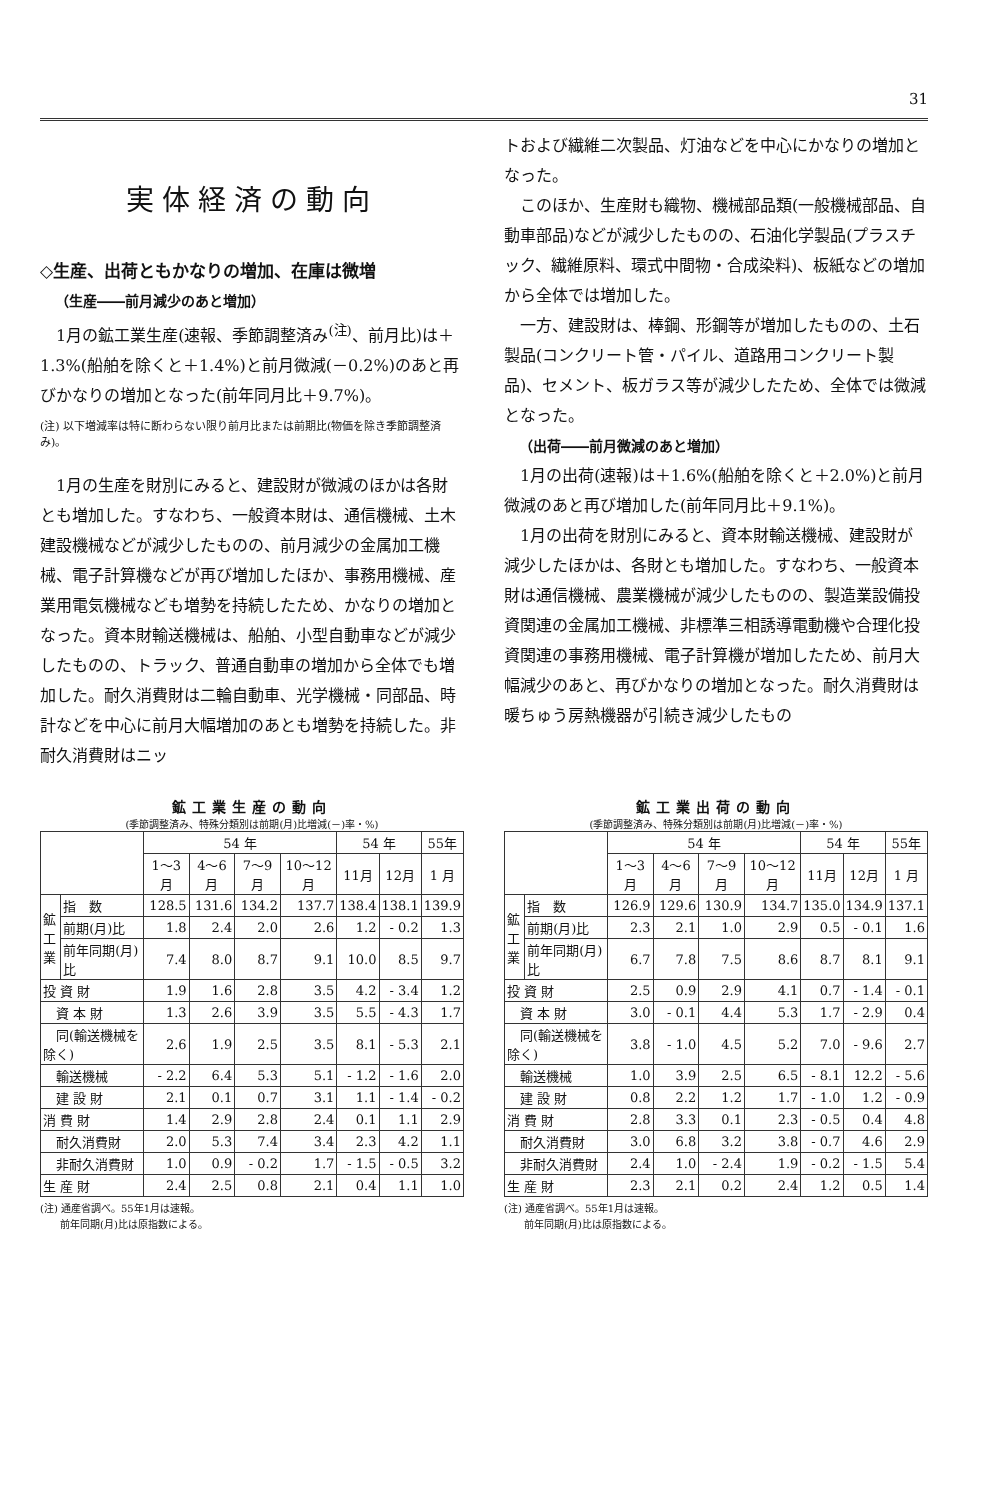31
実体経済の動向
◇生産、出荷ともかなりの増加、在庫は微増
（生産――前月減少のあと増加）
1月の鉱工業生産(速報、季節調整済み<sup>(注)</sup>、前月比)は＋1.3%(船舶を除くと＋1.4%)と前月微減(－0.2%)のあと再びかなりの増加となった(前年同月比＋9.7%)。
(注) 以下増減率は特に断わらない限り前月比または前期比(物価を除き季節調整済み)。
1月の生産を財別にみると、建設財が微減のほかは各財とも増加した。すなわち、一般資本財は、通信機械、土木建設機械などが減少したものの、前月減少の金属加工機械、電子計算機などが再び増加したほか、事務用機械、産業用電気機械なども増勢を持続したため、かなりの増加となった。資本財輸送機械は、船舶、小型自動車などが減少したものの、トラック、普通自動車の増加から全体でも増加した。耐久消費財は二輪自動車、光学機械・同部品、時計などを中心に前月大幅増加のあとも増勢を持続した。非耐久消費財はニッ
トおよび繊維二次製品、灯油などを中心にかなりの増加となった。
このほか、生産財も織物、機械部品類(一般機械部品、自動車部品)などが減少したものの、石油化学製品(プラスチック、繊維原料、環式中間物・合成染料)、板紙などの増加から全体では増加した。
一方、建設財は、棒鋼、形鋼等が増加したものの、土石製品(コンクリート管・パイル、道路用コンクリート製品)、セメント、板ガラス等が減少したため、全体では微減となった。
（出荷――前月微減のあと増加）
1月の出荷(速報)は＋1.6%(船舶を除くと＋2.0%)と前月微減のあと再び増加した(前年同月比＋9.1%)。
1月の出荷を財別にみると、資本財輸送機械、建設財が減少したほかは、各財とも増加した。すなわち、一般資本財は通信機械、農業機械が減少したものの、製造業設備投資関連の金属加工機械、非標準三相誘導電動機や合理化投資関連の事務用機械、電子計算機が増加したため、前月大幅減少のあと、再びかなりの増加となった。耐久消費財は暖ちゅう房熱機器が引続き減少したもの
鉱工業生産の動向
(季節調整済み、特殊分類別は前期(月)比増減(－)率・%)
| | | 54 年 | | | | 54 年 | | 55年 |
| --- | --- | --- | --- | --- | --- | --- | --- | --- |
| | | 1～3月 | 4～6月 | 7～9月 | 10～12月 | 11月 | 12月 | 1 月 |
| 鉱 工 業 | 指 数 | 128.5 | 131.6 | 134.2 | 137.7 | 138.4 | 138.1 | 139.9 |
| | 前期(月)比 | 1.8 | 2.4 | 2.0 | 2.6 | 1.2 | - 0.2 | 1.3 |
| | 前年同期(月)比 | 7.4 | 8.0 | 8.7 | 9.1 | 10.0 | 8.5 | 9.7 |
| 投 資 財 | | 1.9 | 1.6 | 2.8 | 3.5 | 4.2 | - 3.4 | 1.2 |
| 資 本 財 | | 1.3 | 2.6 | 3.9 | 3.5 | 5.5 | - 4.3 | 1.7 |
| 同(輸送機械を除く) | | 2.6 | 1.9 | 2.5 | 3.5 | 8.1 | - 5.3 | 2.1 |
| 輸送機械 | | - 2.2 | 6.4 | 5.3 | 5.1 | - 1.2 | - 1.6 | 2.0 |
| 建 設 財 | | 2.1 | 0.1 | 0.7 | 3.1 | 1.1 | - 1.4 | - 0.2 |
| 消 費 財 | | 1.4 | 2.9 | 2.8 | 2.4 | 0.1 | 1.1 | 2.9 |
| 耐久消費財 | | 2.0 | 5.3 | 7.4 | 3.4 | 2.3 | 4.2 | 1.1 |
| 非耐久消費財 | | 1.0 | 0.9 | - 0.2 | 1.7 | - 1.5 | - 0.5 | 3.2 |
| 生 産 財 | | 2.4 | 2.5 | 0.8 | 2.1 | 0.4 | 1.1 | 1.0 |
(注) 通産省調べ。55年1月は速報。
　　前年同期(月)比は原指数による。
鉱工業出荷の動向
(季節調整済み、特殊分類別は前期(月)比増減(－)率・%)
| | | 54 年 | | | | 54 年 | | 55年 |
| --- | --- | --- | --- | --- | --- | --- | --- | --- |
| | | 1～3月 | 4～6月 | 7～9月 | 10～12月 | 11月 | 12月 | 1 月 |
| 鉱 工 業 | 指 数 | 126.9 | 129.6 | 130.9 | 134.7 | 135.0 | 134.9 | 137.1 |
| | 前期(月)比 | 2.3 | 2.1 | 1.0 | 2.9 | 0.5 | - 0.1 | 1.6 |
| | 前年同期(月)比 | 6.7 | 7.8 | 7.5 | 8.6 | 8.7 | 8.1 | 9.1 |
| 投 資 財 | | 2.5 | 0.9 | 2.9 | 4.1 | 0.7 | - 1.4 | - 0.1 |
| 資 本 財 | | 3.0 | - 0.1 | 4.4 | 5.3 | 1.7 | - 2.9 | 0.4 |
| 同(輸送機械を除く) | | 3.8 | - 1.0 | 4.5 | 5.2 | 7.0 | - 9.6 | 2.7 |
| 輸送機械 | | 1.0 | 3.9 | 2.5 | 6.5 | - 8.1 | 12.2 | - 5.6 |
| 建 設 財 | | 0.8 | 2.2 | 1.2 | 1.7 | - 1.0 | 1.2 | - 0.9 |
| 消 費 財 | | 2.8 | 3.3 | 0.1 | 2.3 | - 0.5 | 0.4 | 4.8 |
| 耐久消費財 | | 3.0 | 6.8 | 3.2 | 3.8 | - 0.7 | 4.6 | 2.9 |
| 非耐久消費財 | | 2.4 | 1.0 | - 2.4 | 1.9 | - 0.2 | - 1.5 | 5.4 |
| 生 産 財 | | 2.3 | 2.1 | 0.2 | 2.4 | 1.2 | 0.5 | 1.4 |
(注) 通産省調べ。55年1月は速報。
　　前年同期(月)比は原指数による。